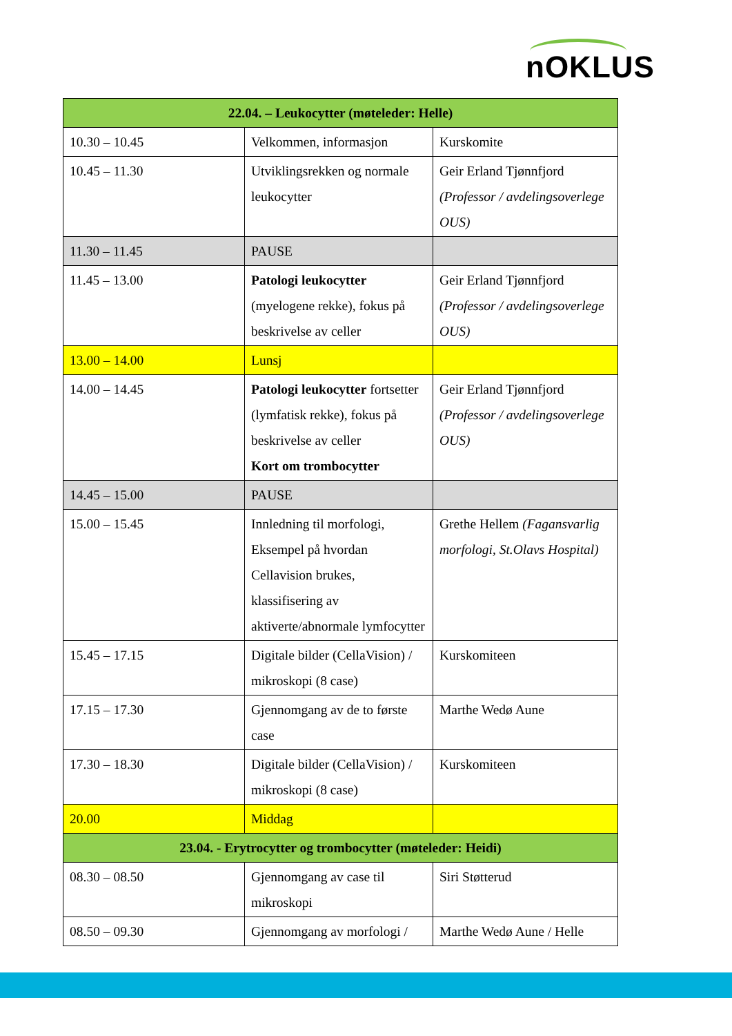nOKLUS
| 22.04. – Leukocytter (møteleder: Helle) | | |
| --- | --- | --- |
| 10.30 – 10.45 | Velkommen, informasjon | Kurskomite |
| 10.45 – 11.30 | Utviklingsrekken og normale leukocytter | Geir Erland Tjønnfjord (Professor / avdelingsoverlege OUS) |
| 11.30 – 11.45 | PAUSE | |
| 11.45 – 13.00 | Patologi leukocytter (myelogene rekke), fokus på beskrivelse av celler | Geir Erland Tjønnfjord (Professor / avdelingsoverlege OUS) |
| 13.00 – 14.00 | Lunsj | |
| 14.00 – 14.45 | Patologi leukocytter fortsetter (lymfatisk rekke), fokus på beskrivelse av celler Kort om trombocytter | Geir Erland Tjønnfjord (Professor / avdelingsoverlege OUS) |
| 14.45 – 15.00 | PAUSE | |
| 15.00 – 15.45 | Innledning til morfologi, Eksempel på hvordan Cellavision brukes, klassifisering av aktiverte/abnormale lymfocytter | Grethe Hellem (Fagansvarlig morfologi, St.Olavs Hospital) |
| 15.45 – 17.15 | Digitale bilder (CellaVision) / mikroskopi (8 case) | Kurskomiteen |
| 17.15 – 17.30 | Gjennomgang av de to første case | Marthe Wedø Aune |
| 17.30 – 18.30 | Digitale bilder (CellaVision) / mikroskopi (8 case) | Kurskomiteen |
| 20.00 | Middag | |
| 23.04. - Erytrocytter og trombocytter (møteleder: Heidi) | | |
| 08.30 – 08.50 | Gjennomgang av case til mikroskopi | Siri Støtterud |
| 08.50 – 09.30 | Gjennomgang av morfologi / | Marthe Wedø Aune / Helle |